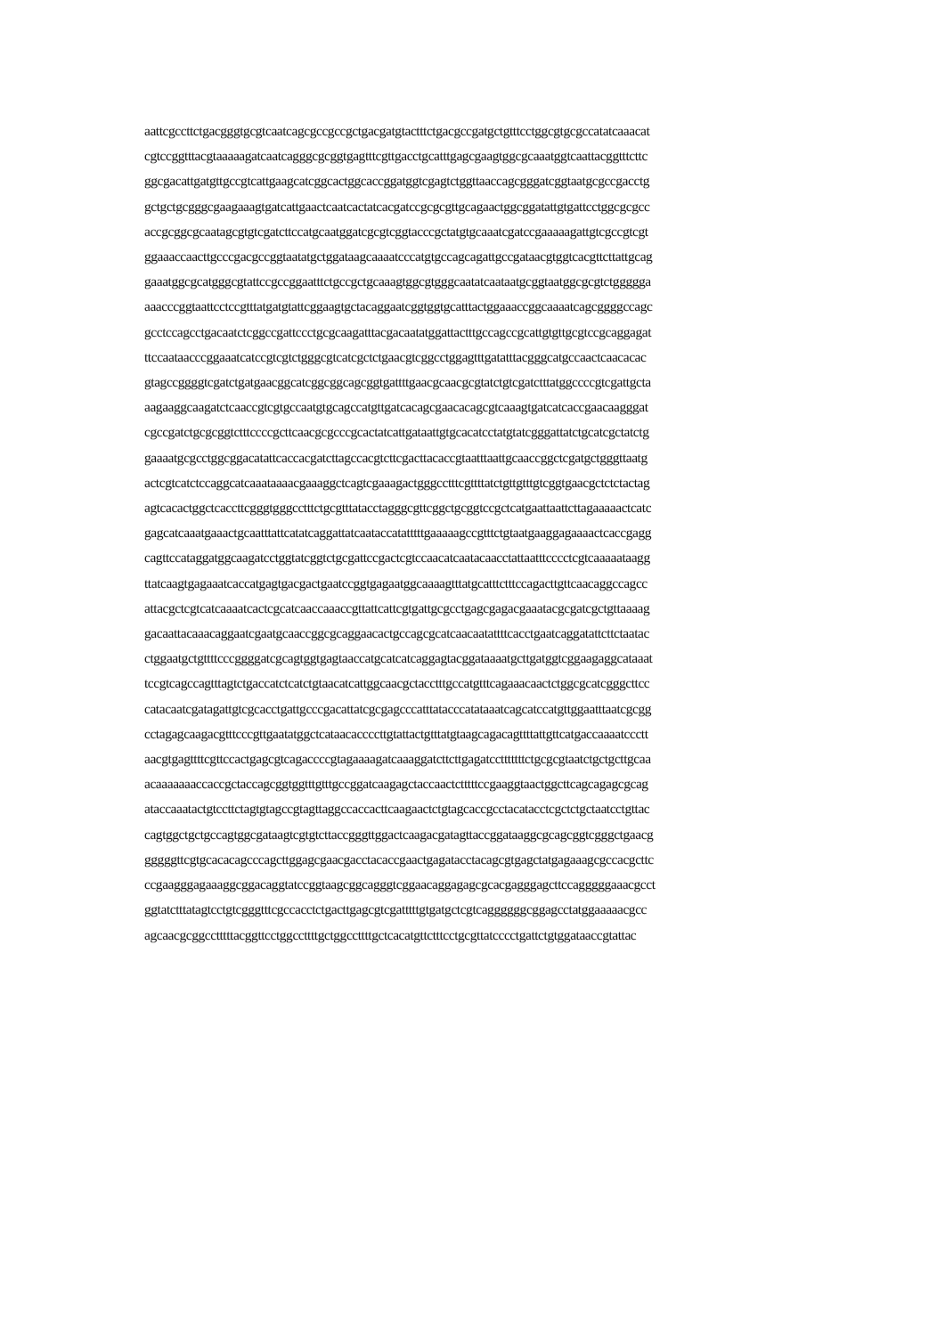aattcgccttctgacgggtgcgtcaatcagcgccgccgctgacgatgtactttctgacgccgatgctgtttcctggcgtgcgccatatcaaacat
cgtccggtttacgtaaaaagatcaatcagggcgcggtgagtttcgttgacctgcatttgagcgaagtggcgcaaatggtcaattacggtttcttc
ggcgacattgatgttgccgtcattgaagcatcggcactggcaccggatggtcgagtctggttaaccagcgggatcggtaatgcgccgacctg
gctgctgcgggcgaagaaagtgatcattgaactcaatcactatcacgatccgcgcgttgcagaactggcggatattgtgattcctggcgcgcc
accgcggcgcaatagcgtgtcgatcttccatgcaatggatcgcgtcggtacccgctatgtgcaaatcgatccgaaaaagattgtcgccgtcgt
ggaaaccaacttgcccgacgccggtaatatgctggataagcaaaatcccatgtgccagcagattgccgataacgtggtcacgttcttattgcag
gaaatggcgcatgggcgtattccgccggaatttctgccgctgcaaagtggcgtgggcaatatcaataatgcggtaatggcgcgtctggggga
aaacccggtaattcctccgtttatgatgtattcggaagtgctacaggaatcggtggtgcatttactggaaaccggcaaaatcagcggggccagc
gcctccagcctgacaatctcggccgattccctgcgcaagatttacgacaatatggattactttgccagccgcattgtgttgcgtccgcaggagat
ttccaataacccggaaatcatccgtcgtctgggcgtcatcgctctgaacgtcggcctggagtttgatatttacgggcatgccaactcaacacac
gtagccggggtcgatctgatgaacggcatcggcggcagcggtgattttgaacgcaacgcgtatctgtcgatctttatggccccgtcgattgcta
aagaaggcaagatctcaaccgtcgtgccaatgtgcagccatgttgatcacagcgaacacagcgtcaaagtgatcatcaccgaacaagggat
cgccgatctgcgcggtctttccccgcttcaacgcgcccgcactatcattgataattgtgcacatcctatgtatcgggattatctgcatcgctatctg
gaaaatgcgcctggcggacatattcaccacgatcttagccacgtcttcgacttacaccgtaatttaattgcaaccggctcgatgctgggttaatg
actcgtcatctccaggcatcaaataaaacgaaaggctcagtcgaaagactgggcctttcgttttatctgttgtttgtcggtgaacgctctctactag
agtcacactggctcaccttcgggtgggcctttctgcgtttatacctagggcgttcggctgcggtccgctcatgaattaattcttagaaaaactcatc
gagcatcaaatgaaactgcaatttattcatatcaggattatcaataccatatttttgaaaaagccgtttctgtaatgaaggagaaaactcaccgagg
cagttccataggatggcaagatcctggtatcggtctgcgattccgactcgtccaacatcaatacaacctattaatttcccctcgtcaaaaataagg
ttatcaagtgagaaatcaccatgagtgacgactgaatccggtgagaatggcaaaagtttatgcatttctttccagacttgttcaacaggccagcc
attacgctcgtcatcaaaatcactcgcatcaaccaaaccgttattcattcgtgattgcgcctgagcgagacgaaatacgcgatcgctgttaaaag
gacaattacaaacaggaatcgaatgcaaccggcgcaggaacactgccagcgcatcaacaatattttcacctgaatcaggatattcttctaatac
ctggaatgctgttttcccggggatcgcagtggtgagtaaccatgcatcatcaggagtacggataaaatgcttgatggtcggaagaggcataaat
tccgtcagccagtttagtctgaccatctcatctgtaacatcattggcaacgctacctttgccatgtttcagaaacaactctggcgcatcgggcttcc
catacaatcgatagattgtcgcacctgattgcccgacattatcgcgagcccatttatacccatataaatcagcatccatgttggaatttaatcgcgg
cctagagcaagacgtttcccgttgaatatggctcataacaccccttgtattactgtttatgtaagcagacagttttattgttcatgaccaaaatccctt
aacgtgagttttcgttccactgagcgtcagaccccgtagaaaagatcaaaggatcttcttgagatcctttttttctgcgcgtaatctgctgcttgcaa
acaaaaaaaccaccgctaccagcggtggtttgtttgccggatcaagagctaccaactctttttccgaaggtaactggcttcagcagagcgcag
ataccaaatactgtccttctagtgtagccgtagttaggccaccacttcaagaactctgtagcaccgcctacatacctcgctctgctaatcctgttac
cagtggctgctgccagtggcgataagtcgtgtcttaccgggttggactcaagacgatagttaccggataaggcgcagcggtcgggctgaacg
gggggttcgtgcacacagcccagcttggagcgaacgacctacaccgaactgagatacctacagcgtgagctatgagaaagcgccacgcttc
ccgaagggagaaaggcggacaggtatccggtaagcggcagggtcggaacaggagagcgcacgagggagcttccagggggaaacgcct
ggtatctttatagtcctgtcgggtttcgccacctctgacttgagcgtcgatttttgtgatgctcgtcaggggggcggagcctatggaaaaacgcc
agcaacgcggcctttttacggttcctggccttttgctggccttttgctcacatgttctttcctgcgttatcccctgattctgtggataaccgtattac